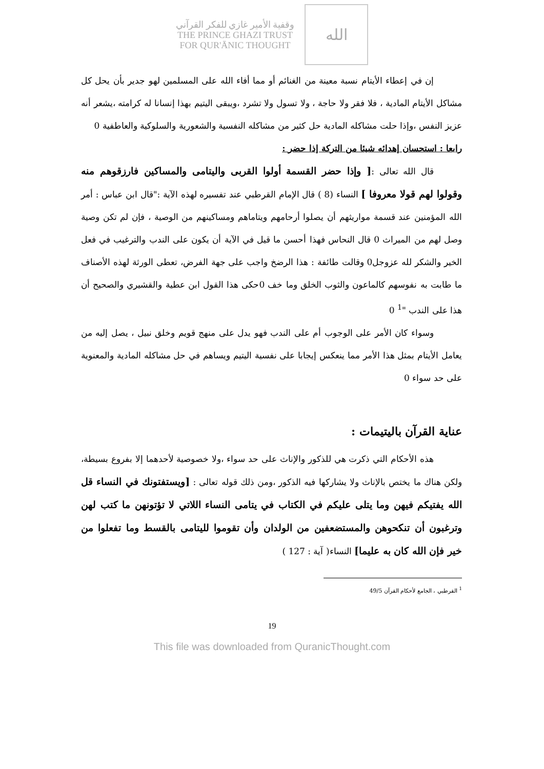وقفية الأمير غازي للفكر القرآني
THE PRINCE GHAZI TRUST
FOR QUR'ĀNIC THOUGHT
الله
إن في إعطاء الأيتام نسبة معينة من الغنائم أو مما أفاء الله على المسلمين لهو جدير بأن يحل كل مشاكل الأيتام المادية ، فلا فقر ولا حاجة ، ولا تسول ولا تشرد ،ويبقى اليتيم بهذا إنسانا له كرامته ،يشعر أنه عزيز النفس ،وإذا حلت مشاكله المادية حل كثير من مشاكله النفسية والشعورية والسلوكية والعاطفية 0
رابعا : استحسان إهدائه شيئا من التركة إذا حضر :
قال الله تعالى :[ وإذا حضر القسمة أولوا القربى واليتامى والمساكين فارزقوهم منه وقولوا لهم قولا معروفا ] النساء (8 ) قال الإمام القرطبي عند تفسيره لهذه الآية :"قال ابن عباس : أمر الله المؤمنين عند قسمة مواريثهم أن يصلوا أرحامهم ويتاماهم ومساكينهم من الوصية ، فإن لم تكن وصية وصل لهم من الميراث 0 قال النحاس فهذا أحسن ما قيل في الآية أن يكون على الندب والترغيب في فعل الخير والشكر لله عزوجل0 وقالت طائفة : هذا الرضخ واجب على جهة الفرض، تعطى الورثة لهذه الأصناف ما طابت به نفوسهم كالماعون والثوب الخلق وما خف 0حكى هذا القول ابن عطية والقشيري والصحيح أن هذا على الندب "<sup>1</sup> 0
وسواء كان الأمر على الوجوب أم على الندب فهو يدل على منهج قويم وخلق نبيل ، يصل إليه من يعامل الأيتام بمثل هذا الأمر مما ينعكس إيجابا على نفسية اليتيم ويساهم في حل مشاكله المادية والمعنوية على حد سواء 0
عناية القرآن باليتيمات :
هذه الأحكام التي ذكرت هي للذكور والإناث على حد سواء ،ولا خصوصية لأحدهما إلا بفروع بسيطة، ولكن هناك ما يختص بالإناث ولا يشاركها فيه الذكور ،ومن ذلك قوله تعالى : [ويستفتونك في النساء قل الله يفتيكم فيهن وما يتلى عليكم في الكتاب في يتامى النساء اللاتي لا تؤتونهن ما كتب لهن وترغبون أن تنكحوهن والمستضعفين من الولدان وأن تقوموا لليتامى بالقسط وما تفعلوا من خير فإن الله كان به عليما] النساء( آية : 127 )
<sup>1</sup> القرطبي ، الجامع لأحكام القرآن 49/5
19
This file was downloaded from QuranicThought.com